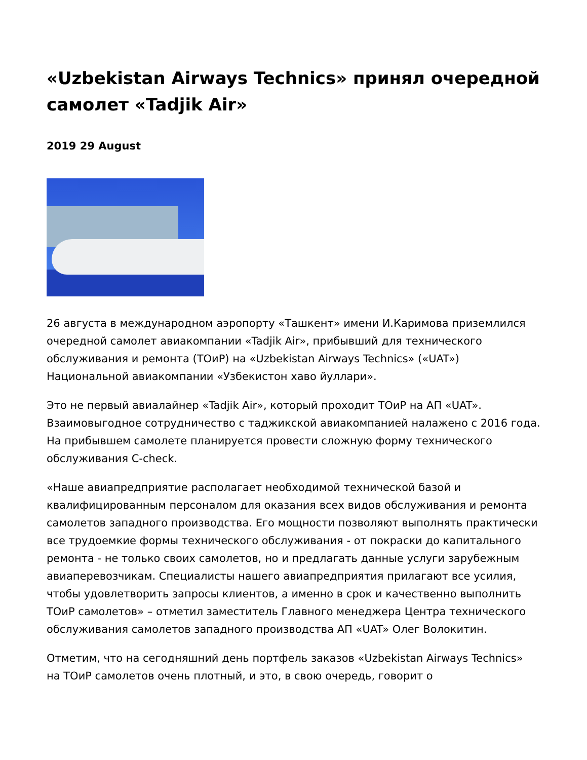«Uzbekistan Airways Technics» принял очередной самолет «Tadjik Air»
2019 29 August
26 августа в международном аэропорту «Ташкент» имени И.Каримова приземлился очередной самолет авиакомпании «Tadjik Air», прибывший для технического обслуживания и ремонта (ТОиР) на «Uzbekistan Airways Technics» («UAT») Национальной авиакомпании «Узбекистон хаво йуллари».
Это не первый авиалайнер «Tadjik Air», который проходит ТОиР на АП «UAT». Взаимовыгодное сотрудничество с таджикской авиакомпанией налажено с 2016 года. На прибывшем самолете планируется провести сложную форму технического обслуживания C-check.
«Наше авиапредприятие располагает необходимой технической базой и квалифицированным персоналом для оказания всех видов обслуживания и ремонта самолетов западного производства. Его мощности позволяют выполнять практически все трудоемкие формы технического обслуживания - от покраски до капитального ремонта - не только своих самолетов, но и предлагать данные услуги зарубежным авиаперевозчикам. Специалисты нашего авиапредприятия прилагают все усилия, чтобы удовлетворить запросы клиентов, а именно в срок и качественно выполнить ТОиР самолетов» – отметил заместитель Главного менеджера Центра технического обслуживания самолетов западного производства АП «UAT» Олег Волокитин.
Отметим, что на сегодняшний день портфель заказов «Uzbekistan Airways Technics» на ТОиР самолетов очень плотный, и это, в свою очередь, говорит о